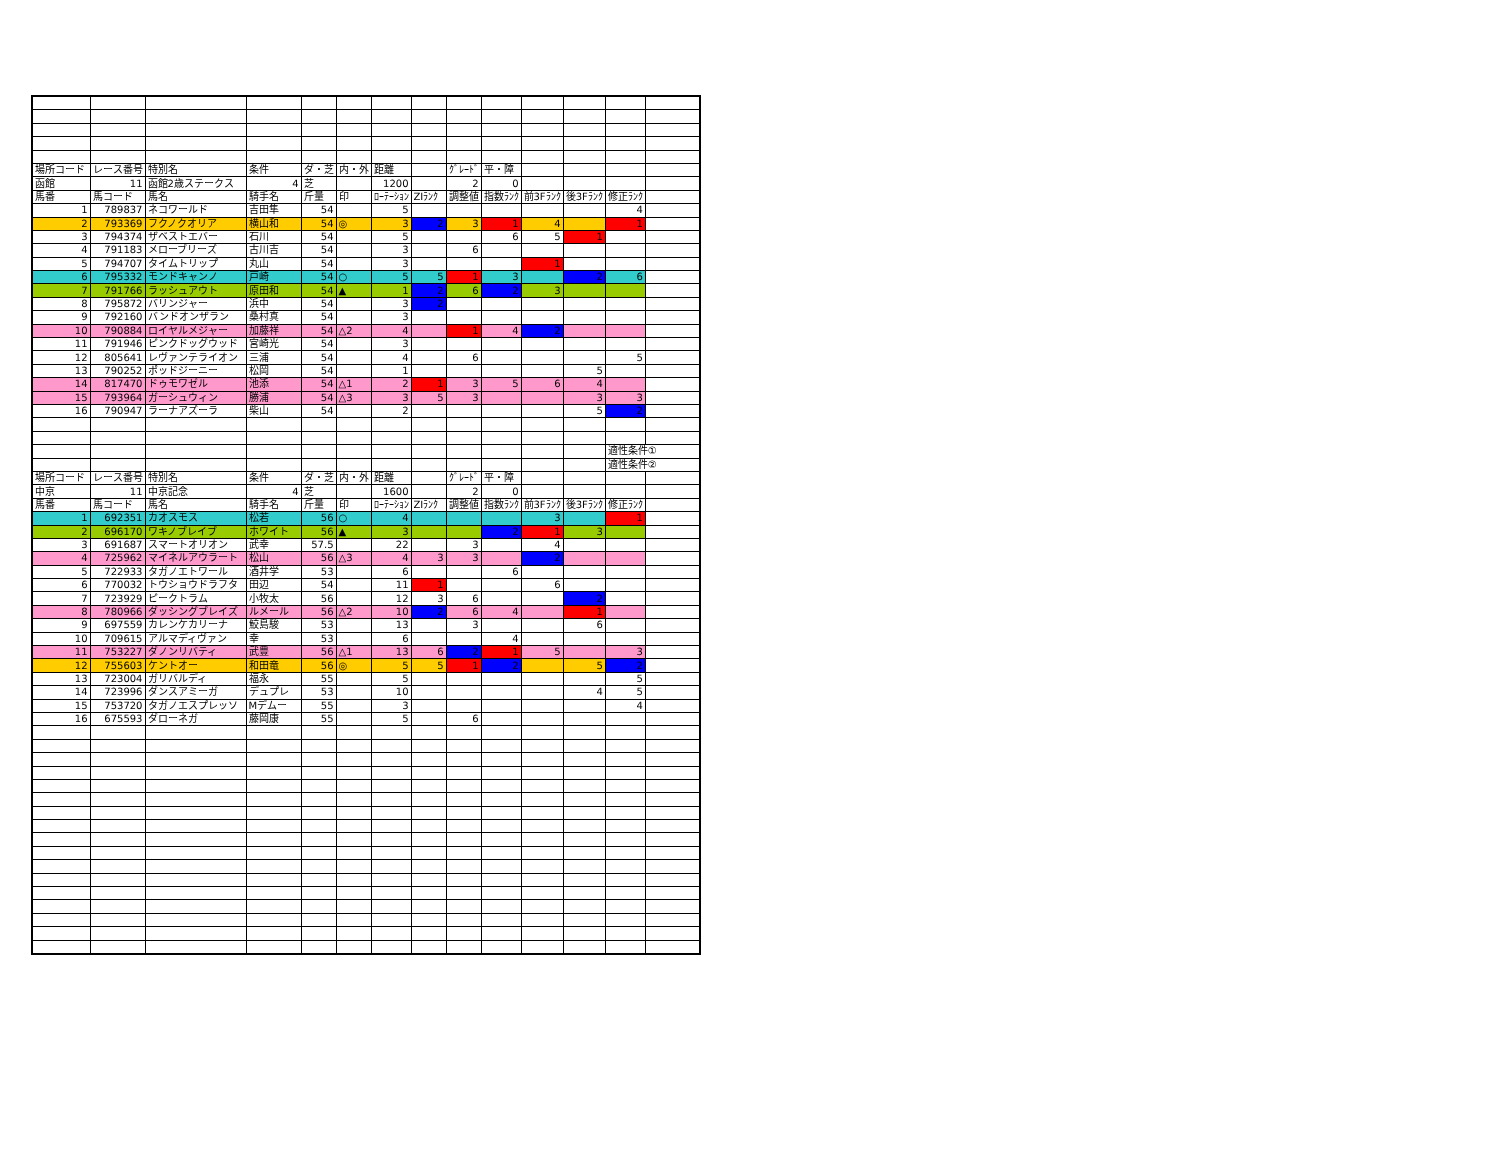| 場所コード | レース番号 | 特別名 | 条件 | ダ・芝 | 内・外 | 距離 | | ｸﾞﾚｰﾄﾞ | 平・障 | | | | |
| 函館 | 11 | 函館2歳ステークス | 4 | 芝 | | 1200 | | 2 | 0 | | | | |
| 馬番 | 馬コード | 馬名 | 騎手名 | 斤量 | 印 | ﾛｰﾃｰｼｮﾝ | ZIﾗﾝｸ | 調整値 | 指数ﾗﾝｸ | 前3Fﾗﾝｸ | 後3Fﾗﾝｸ | 修正ﾗﾝｸ | |
| 1 | 789837 | ネコワールド | 吉田隼 | 54 | | 5 | | | | | | 4 | |
| 2 | 793369 | フクノクオリア | 横山和 | 54 | ◎ | 3 | 2 | 3 | 1 | 4 | | 1 | |
| 3 | 794374 | ザベストエバー | 石川 | 54 | | 5 | | | 6 | 5 | 1 | | |
| 4 | 791183 | メローブリーズ | 古川吉 | 54 | | 3 | | 6 | | | | | |
| 5 | 794707 | タイムトリップ | 丸山 | 54 | | 3 | | | | 1 | | | |
| 6 | 795332 | モンドキャンノ | 戸崎 | 54 | ○ | 5 | 5 | 1 | 3 | | 2 | 6 | |
| 7 | 791766 | ラッシュアウト | 原田和 | 54 | ▲ | 1 | 2 | 6 | 2 | 3 | | | |
| 8 | 795872 | バリンジャー | 浜中 | 54 | | 3 | 2 | | | | | | |
| 9 | 792160 | バンドオンザラン | 桑村真 | 54 | | 3 | | | | | | | |
| 10 | 790884 | ロイヤルメジャー | 加藤祥 | 54 | △2 | 4 | | 1 | 4 | 2 | | | |
| 11 | 791946 | ピンクドッグウッド | 宮崎光 | 54 | | 3 | | | | | | | |
| 12 | 805641 | レヴァンテライオン | 三浦 | 54 | | 4 | | 6 | | | | 5 | |
| 13 | 790252 | ポッドジーニー | 松岡 | 54 | | 1 | | | | | 5 | | |
| 14 | 817470 | ドゥモワゼル | 池添 | 54 | △1 | 2 | 1 | 3 | 5 | 6 | 4 | | |
| 15 | 793964 | ガーシュウィン | 勝浦 | 54 | △3 | 3 | 5 | 3 | | | 3 | 3 | |
| 16 | 790947 | ラーナアズーラ | 柴山 | 54 | | 2 | | | | | 5 | 2 | |
| | | | | | | | | | | | | 適性条件① | |
| | | | | | | | | | | | | 適性条件② | |
| 場所コード | レース番号 | 特別名 | 条件 | ダ・芝 | 内・外 | 距離 | | ｸﾞﾚｰﾄﾞ | 平・障 | | | | |
| 中京 | 11 | 中京記念 | 4 | 芝 | | 1600 | | 2 | 0 | | | | |
| 馬番 | 馬コード | 馬名 | 騎手名 | 斤量 | 印 | ﾛｰﾃｰｼｮﾝ | ZIﾗﾝｸ | 調整値 | 指数ﾗﾝｸ | 前3Fﾗﾝｸ | 後3Fﾗﾝｸ | 修正ﾗﾝｸ | |
| 1 | 692351 | カオスモス | 松若 | 56 | ○ | 4 | | | | 3 | | 1 | |
| 2 | 696170 | ワキノブレイブ | ホワイト | 56 | ▲ | 3 | | | 2 | 1 | 3 | | |
| 3 | 691687 | スマートオリオン | 武幸 | 57.5 | | 22 | | 3 | | 4 | | | |
| 4 | 725962 | マイネルアウラート | 松山 | 56 | △3 | 4 | 3 | 3 | | 2 | | | |
| 5 | 722933 | タガノエトワール | 酒井学 | 53 | | 6 | | | 6 | | | | |
| 6 | 770032 | トウショウドラフタ | 田辺 | 54 | | 11 | 1 | | | 6 | | | |
| 7 | 723929 | ピークトラム | 小牧太 | 56 | | 12 | 3 | 6 | | | 2 | | |
| 8 | 780966 | ダッシングブレイズ | ルメール | 56 | △2 | 10 | 2 | 6 | 4 | | 1 | | |
| 9 | 697559 | カレンケカリーナ | 鮫島駿 | 53 | | 13 | | 3 | | | 6 | | |
| 10 | 709615 | アルマディヴァン | 幸 | 53 | | 6 | | | 4 | | | | |
| 11 | 753227 | ダノンリバティ | 武豊 | 56 | △1 | 13 | 6 | 2 | 1 | 5 | | 3 | |
| 12 | 755603 | ケントオー | 和田竜 | 56 | ◎ | 5 | 5 | 1 | 2 | | 5 | 2 | |
| 13 | 723004 | ガリバルディ | 福永 | 55 | | 5 | | | | | | 5 | |
| 14 | 723996 | ダンスアミーガ | デュプレ | 53 | | 10 | | | | | 4 | 5 | |
| 15 | 753720 | タガノエスプレッソ | Mデムー | 55 | | 3 | | | | | | 4 | |
| 16 | 675593 | ダローネガ | 藤岡康 | 55 | | 5 | | 6 | | | | | |